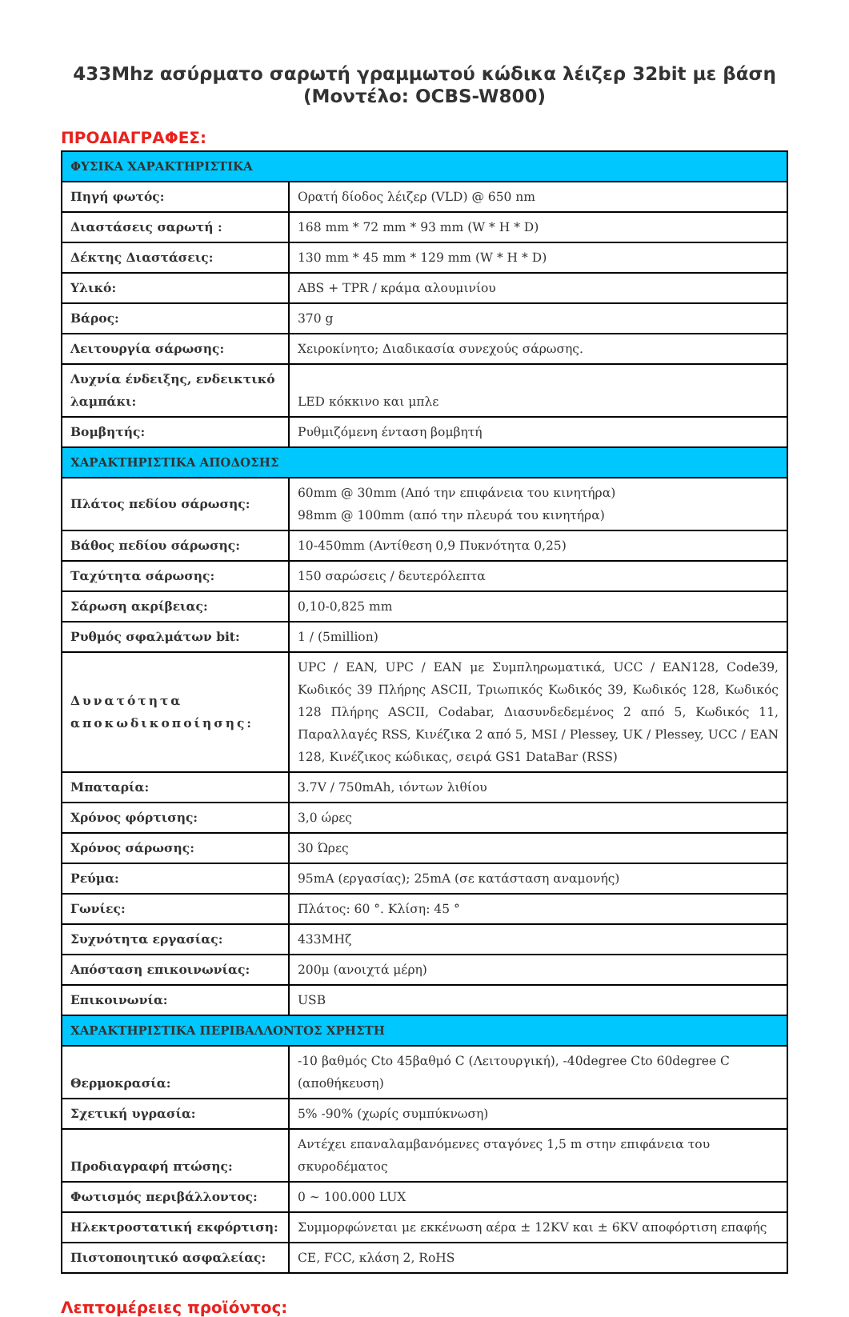433Mhz ασύρματο σαρωτή γραμμωτού κώδικα λέιζερ 32bit με βάση (Μοντέλο: OCBS-W800)
ΠΡΟΔΙΑΓΡΑΦΕΣ:
| ΦΥΣΙΚΑ ΧΑΡΑΚΤΗΡΙΣΤΙΚΑ | |
| Πηγή φωτός: | Ορατή δίοδος λέιζερ (VLD) @ 650 nm |
| Διαστάσεις σαρωτή : | 168 mm * 72 mm * 93 mm (W * H * D) |
| Δέκτης Διαστάσεις: | 130 mm * 45 mm * 129 mm (W * H * D) |
| Υλικό: | ABS + TPR / κράμα αλουμινίου |
| Βάρος: | 370 g |
| Λειτουργία σάρωσης: | Χειροκίνητο; Διαδικασία συνεχούς σάρωσης. |
| Λυχνία ένδειξης, ενδεικτικό λαμπάκι: | LED κόκκινο και μπλε |
| Βομβητής: | Ρυθμιζόμενη ένταση βομβητή |
| ΧΑΡΑΚΤΗΡΙΣΤΙΚΑ ΑΠΟΔΟΣΗΣ | |
| Πλάτος πεδίου σάρωσης: | 60mm @ 30mm (Από την επιφάνεια του κινητήρα) 98mm @ 100mm (από την πλευρά του κινητήρα) |
| Βάθος πεδίου σάρωσης: | 10-450mm (Αντίθεση 0,9 Πυκνότητα 0,25) |
| Ταχύτητα σάρωσης: | 150 σαρώσεις / δευτερόλεπτα |
| Σάρωση ακρίβειας: | 0,10-0,825 mm |
| Ρυθμός σφαλμάτων bit: | 1 / (5million) |
| Δυνατότητα αποκωδικοποίησης: | UPC / EAN, UPC / EAN με Συμπληρωματικά, UCC / EAN128, Code39, Κωδικός 39 Πλήρης ASCII, Τριωπικός Κωδικός 39, Κωδικός 128, Κωδικός 128 Πλήρης ASCII, Codabar, Διασυνδεδεμένος 2 από 5, Κωδικός 11, Παραλλαγές RSS, Κινέζικα 2 από 5, MSI / Plessey, UK / Plessey, UCC / EAN 128, Κινέζικος κώδικας, σειρά GS1 DataBar (RSS) |
| Μπαταρία: | 3.7V / 750mAh, ιόντων λιθίου |
| Χρόνος φόρτισης: | 3,0 ώρες |
| Χρόνος σάρωσης: | 30 Ώρες |
| Ρεύμα: | 95mA (εργασίας); 25mA (σε κατάσταση αναμονής) |
| Γωνίες: | Πλάτος: 60 °. Κλίση: 45 ° |
| Συχνότητα εργασίας: | 433ΜΗζ |
| Απόσταση επικοινωνίας: | 200μ (ανοιχτά μέρη) |
| Επικοινωνία: | USB |
| ΧΑΡΑΚΤΗΡΙΣΤΙΚΑ ΠΕΡΙΒΑΛΛΟΝΤΟΣ ΧΡΗΣΤΗ | |
| Θερμοκρασία: | -10 βαθμός Cto 45βαθμό C (Λειτουργική), -40degree Cto 60degree C (αποθήκευση) |
| Σχετική υγρασία: | 5% -90% (χωρίς συμπύκνωση) |
| Προδιαγραφή πτώσης: | Αντέχει επαναλαμβανόμενες σταγόνες 1,5 m στην επιφάνεια του σκυροδέματος |
| Φωτισμός περιβάλλοντος: | 0 ~ 100.000 LUX |
| Ηλεκτροστατική εκφόρτιση: | Συμμορφώνεται με εκκένωση αέρα ± 12KV και ± 6KV αποφόρτιση επαφής |
| Πιστοποιητικό ασφαλείας: | CE, FCC, κλάση 2, RoHS |
Λεπτομέρειες προϊόντος: